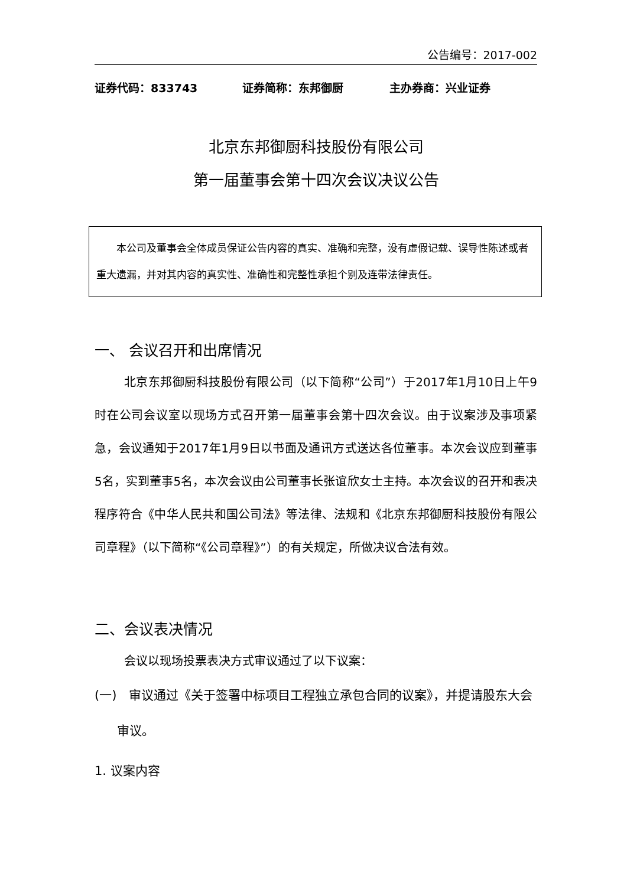公告编号：2017-002
证券代码：833743 证券简称：东邦御厨 主办券商：兴业证券
北京东邦御厨科技股份有限公司
第一届董事会第十四次会议决议公告
  本公司及董事会全体成员保证公告内容的真实、准确和完整，没有虚假记载、误导性陈述或者重大遗漏，并对其内容的真实性、准确性和完整性承担个别及连带法律责任。
一、 会议召开和出席情况
北京东邦御厨科技股份有限公司（以下简称“公司”）于2017年1月10日上午9时在公司会议室以现场方式召开第一届董事会第十四次会议。由于议案涉及事项紧急，会议通知于2017年1月9日以书面及通讯方式送达各位董事。本次会议应到董事5名，实到董事5名，本次会议由公司董事长张谊欣女士主持。本次会议的召开和表决程序符合《中华人民共和国公司法》等法律、法规和《北京东邦御厨科技股份有限公司章程》（以下简称“《公司章程》”）的有关规定，所做决议合法有效。
二、会议表决情况
会议以现场投票表决方式审议通过了以下议案：
(一) 审议通过《关于签署中标项目工程独立承包合同的议案》，并提请股东大会审议。
1. 议案内容